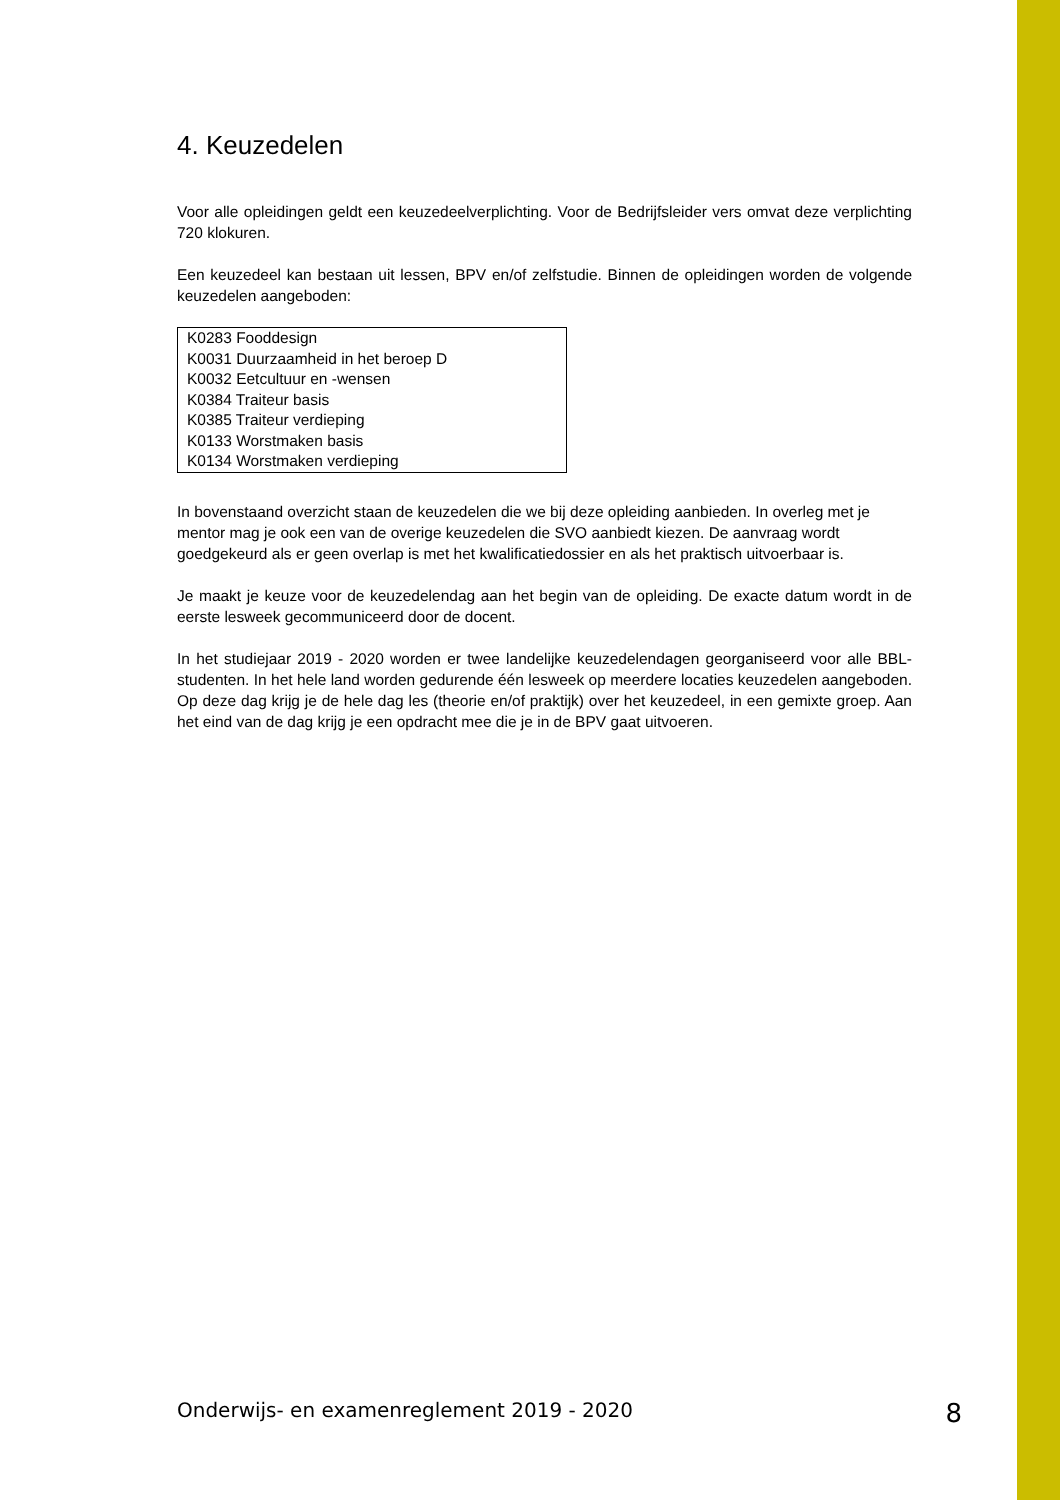4. Keuzedelen
Voor alle opleidingen geldt een keuzedeelverplichting. Voor de Bedrijfsleider vers omvat deze verplichting 720 klokuren.
Een keuzedeel kan bestaan uit lessen, BPV en/of zelfstudie. Binnen de opleidingen worden de volgende keuzedelen aangeboden:
| K0283 Fooddesign |
| K0031 Duurzaamheid in het beroep D |
| K0032 Eetcultuur en -wensen |
| K0384 Traiteur basis |
| K0385 Traiteur verdieping |
| K0133 Worstmaken basis |
| K0134 Worstmaken verdieping |
In bovenstaand overzicht staan de keuzedelen die we bij deze opleiding aanbieden. In overleg met je mentor mag je ook een van de overige keuzedelen die SVO aanbiedt kiezen. De aanvraag wordt goedgekeurd als er geen overlap is met het kwalificatiedossier en als het praktisch uitvoerbaar is.
Je maakt je keuze voor de keuzedelendag aan het begin van de opleiding. De exacte datum wordt in de eerste lesweek gecommuniceerd door de docent.
In het studiejaar 2019 - 2020 worden er twee landelijke keuzedelendagen georganiseerd voor alle BBL-studenten. In het hele land worden gedurende één lesweek op meerdere locaties keuzedelen aangeboden. Op deze dag krijg je de hele dag les (theorie en/of praktijk) over het keuzedeel, in een gemixte groep. Aan het eind van de dag krijg je een opdracht mee die je in de BPV gaat uitvoeren.
Onderwijs- en examenreglement 2019 - 2020 8